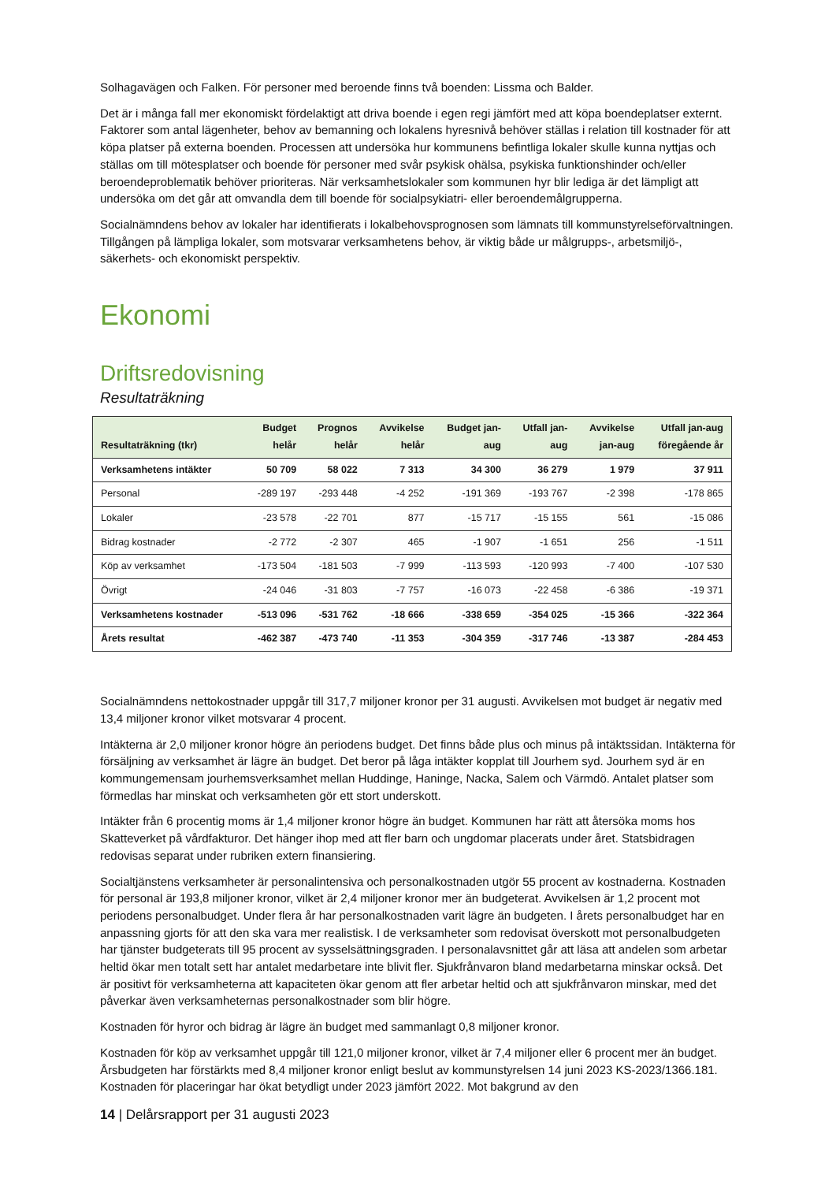Solhagavägen och Falken. För personer med beroende finns två boenden: Lissma och Balder.
Det är i många fall mer ekonomiskt fördelaktigt att driva boende i egen regi jämfört med att köpa boendeplatser externt. Faktorer som antal lägenheter, behov av bemanning och lokalens hyresnivå behöver ställas i relation till kostnader för att köpa platser på externa boenden. Processen att undersöka hur kommunens befintliga lokaler skulle kunna nyttjas och ställas om till mötesplatser och boende för personer med svår psykisk ohälsa, psykiska funktionshinder och/eller beroendeproblematik behöver prioriteras. När verksamhetslokaler som kommunen hyr blir lediga är det lämpligt att undersöka om det går att omvandla dem till boende för socialpsykiatri- eller beroendemålgrupperna.
Socialnämndens behov av lokaler har identifierats i lokalbehovsprognosen som lämnats till kommunstyrelseförvaltningen. Tillgången på lämpliga lokaler, som motsvarar verksamhetens behov, är viktig både ur målgrupps-, arbetsmiljö-, säkerhets- och ekonomiskt perspektiv.
Ekonomi
Driftsredovisning
Resultaträkning
| Resultaträkning (tkr) | Budget helår | Prognos helår | Avvikelse helår | Budget jan- aug | Utfall jan- aug | Avvikelse jan-aug | Utfall jan-aug föregående år |
| --- | --- | --- | --- | --- | --- | --- | --- |
| Verksamhetens intäkter | 50 709 | 58 022 | 7 313 | 34 300 | 36 279 | 1 979 | 37 911 |
| Personal | -289 197 | -293 448 | -4 252 | -191 369 | -193 767 | -2 398 | -178 865 |
| Lokaler | -23 578 | -22 701 | 877 | -15 717 | -15 155 | 561 | -15 086 |
| Bidrag kostnader | -2 772 | -2 307 | 465 | -1 907 | -1 651 | 256 | -1 511 |
| Köp av verksamhet | -173 504 | -181 503 | -7 999 | -113 593 | -120 993 | -7 400 | -107 530 |
| Övrigt | -24 046 | -31 803 | -7 757 | -16 073 | -22 458 | -6 386 | -19 371 |
| Verksamhetens kostnader | -513 096 | -531 762 | -18 666 | -338 659 | -354 025 | -15 366 | -322 364 |
| Årets resultat | -462 387 | -473 740 | -11 353 | -304 359 | -317 746 | -13 387 | -284 453 |
Socialnämndens nettokostnader uppgår till 317,7 miljoner kronor per 31 augusti. Avvikelsen mot budget är negativ med 13,4 miljoner kronor vilket motsvarar 4 procent.
Intäkterna är 2,0 miljoner kronor högre än periodens budget. Det finns både plus och minus på intäktssidan. Intäkterna för försäljning av verksamhet är lägre än budget. Det beror på låga intäkter kopplat till Jourhem syd. Jourhem syd är en kommungemensam jourhemsverksamhet mellan Huddinge, Haninge, Nacka, Salem och Värmdö. Antalet platser som förmedlas har minskat och verksamheten gör ett stort underskott.
Intäkter från 6 procentig moms är 1,4 miljoner kronor högre än budget. Kommunen har rätt att återsöka moms hos Skatteverket på vårdfakturor. Det hänger ihop med att fler barn och ungdomar placerats under året. Statsbidragen redovisas separat under rubriken extern finansiering.
Socialtjänstens verksamheter är personalintensiva och personalkostnaden utgör 55 procent av kostnaderna. Kostnaden för personal är 193,8 miljoner kronor, vilket är 2,4 miljoner kronor mer än budgeterat. Avvikelsen är 1,2 procent mot periodens personalbudget. Under flera år har personalkostnaden varit lägre än budgeten. I årets personalbudget har en anpassning gjorts för att den ska vara mer realistisk. I de verksamheter som redovisat överskott mot personalbudgeten har tjänster budgeterats till 95 procent av sysselsättningsgraden. I personalavsnittet går att läsa att andelen som arbetar heltid ökar men totalt sett har antalet medarbetare inte blivit fler. Sjukfrånvaron bland medarbetarna minskar också. Det är positivt för verksamheterna att kapaciteten ökar genom att fler arbetar heltid och att sjukfrånvaron minskar, med det påverkar även verksamheternas personalkostnader som blir högre.
Kostnaden för hyror och bidrag är lägre än budget med sammanlagt 0,8 miljoner kronor.
Kostnaden för köp av verksamhet uppgår till 121,0 miljoner kronor, vilket är 7,4 miljoner eller 6 procent mer än budget. Årsbudgeten har förstärkts med 8,4 miljoner kronor enligt beslut av kommunstyrelsen 14 juni 2023 KS-2023/1366.181. Kostnaden för placeringar har ökat betydligt under 2023 jämfört 2022. Mot bakgrund av den
14 | Delårsrapport per 31 augusti 2023